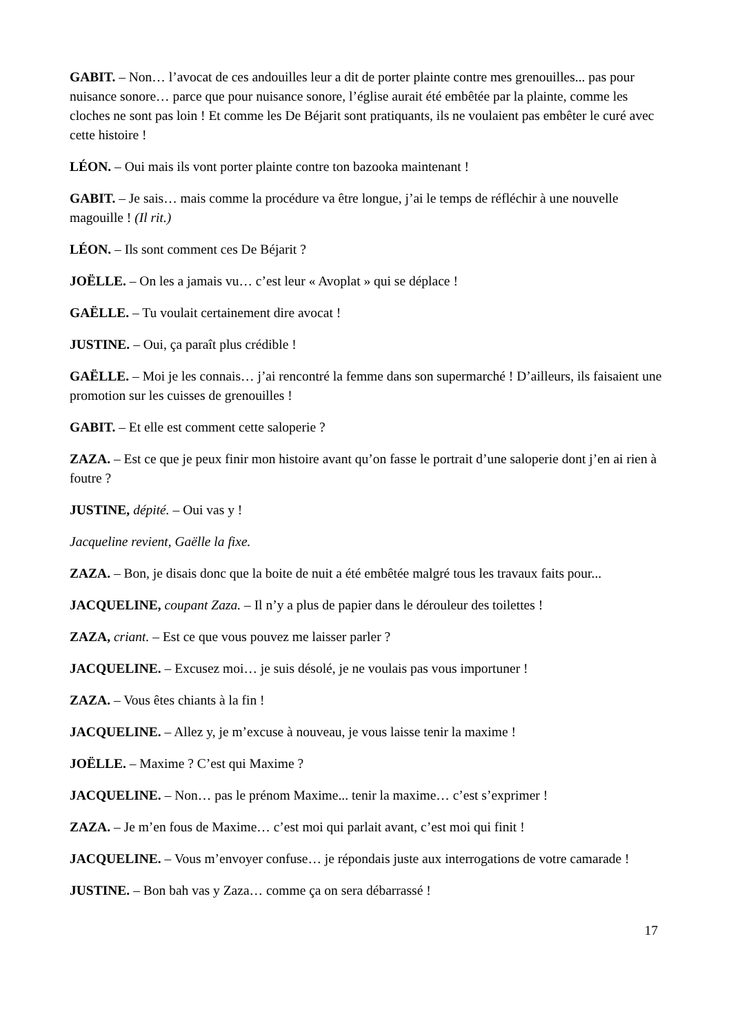GABIT. – Non… l’avocat de ces andouilles leur a dit de porter plainte contre mes grenouilles... pas pour nuisance sonore… parce que pour nuisance sonore, l’église aurait été embêtée par la plainte, comme les cloches ne sont pas loin ! Et comme les De Béjarit sont pratiquants, ils ne voulaient pas embêter le curé avec cette histoire !
LÉON. – Oui mais ils vont porter plainte contre ton bazooka maintenant !
GABIT. – Je sais… mais comme la procédure va être longue, j’ai le temps de réfléchir à une nouvelle magouille ! (Il rit.)
LÉON. – Ils sont comment ces De Béjarit ?
JOËLLE. – On les a jamais vu… c’est leur « Avoplat » qui se déplace !
GAËLLE. – Tu voulait certainement dire avocat !
JUSTINE. – Oui, ça paraît plus crédible !
GAËLLE. – Moi je les connais… j’ai rencontré la femme dans son supermarché ! D’ailleurs, ils faisaient une promotion sur les cuisses de grenouilles !
GABIT. – Et elle est comment cette saloperie ?
ZAZA. – Est ce que je peux finir mon histoire avant qu’on fasse le portrait d’une saloperie dont j’en ai rien à foutre ?
JUSTINE, dépité. – Oui vas y !
Jacqueline revient, Gaëlle la fixe.
ZAZA. – Bon, je disais donc que la boite de nuit a été embêtée malgré tous les travaux faits pour...
JACQUELINE, coupant Zaza. – Il n’y a plus de papier dans le dérouleur des toilettes !
ZAZA, criant. – Est ce que vous pouvez me laisser parler ?
JACQUELINE. – Excusez moi… je suis désolé, je ne voulais pas vous importuner !
ZAZA. – Vous êtes chiants à la fin !
JACQUELINE. – Allez y, je m’excuse à nouveau, je vous laisse tenir la maxime !
JOËLLE. – Maxime ? C’est qui Maxime ?
JACQUELINE. – Non… pas le prénom Maxime... tenir la maxime… c’est s’exprimer !
ZAZA. – Je m’en fous de Maxime… c’est moi qui parlait avant, c’est moi qui finit !
JACQUELINE. – Vous m’envoyer confuse… je répondais juste aux interrogations de votre camarade !
JUSTINE. – Bon bah vas y Zaza… comme ça on sera débarrassé !
17